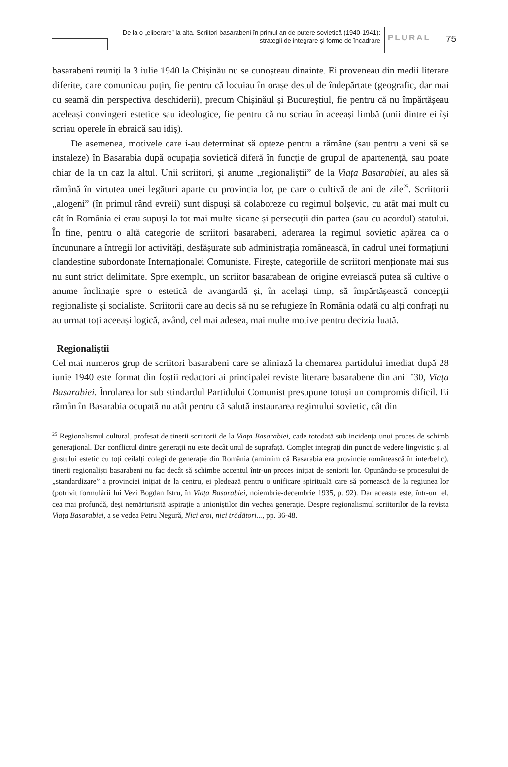De la o „eliberare” la alta. Scriitori basarabeni în primul an de putere sovietică (1940-1941):
strategii de integrare și forme de încadrare
PLURAL
75
basarabeni reuniți la 3 iulie 1940 la Chișinău nu se cunoșteau dinainte. Ei proveneau din medii literare diferite, care comunicau puțin, fie pentru că locuiau în orașe destul de îndepărtate (geografic, dar mai cu seamă din perspectiva deschiderii), precum Chișinăul și Bucureștiul, fie pentru că nu împărtășeau aceleași convingeri estetice sau ideologice, fie pentru că nu scriau în aceeași limbă (unii dintre ei își scriau operele în ebraică sau idiș).
De asemenea, motivele care i-au determinat să opteze pentru a rămâne (sau pentru a veni să se instaleze) în Basarabia după ocupația sovietică diferă în funcție de grupul de apartenență, sau poate chiar de la un caz la altul. Unii scriitori, și anume „regionaliștii” de la Viața Basarabiei, au ales să rămână în virtutea unei legături aparte cu provincia lor, pe care o cultivă de ani de zile<sup>25</sup>. Scriitorii „alogeni” (în primul rând evreii) sunt dispuși să colaboreze cu regimul bolșevic, cu atât mai mult cu cât în România ei erau supuși la tot mai multe șicane și persecuții din partea (sau cu acordul) statului. În fine, pentru o altă categorie de scriitori basarabeni, aderarea la regimul sovietic apărea ca o încununare a întregii lor activități, desfășurate sub administrația românească, în cadrul unei formațiuni clandestine subordonate Internaționalei Comuniste. Firește, categoriile de scriitori menționate mai sus nu sunt strict delimitate. Spre exemplu, un scriitor basarabean de origine evreiască putea să cultive o anume înclinație spre o estetică de avangardă și, în același timp, să împărtășească concepții regionaliste și socialiste. Scriitorii care au decis să nu se refugieze în România odată cu alți confrați nu au urmat toți aceeași logică, având, cel mai adesea, mai multe motive pentru decizia luată.
Regionaliștii
Cel mai numeros grup de scriitori basarabeni care se aliniază la chemarea partidului imediat după 28 iunie 1940 este format din foștii redactori ai principalei reviste literare basarabene din anii ’30, Viața Basarabiei. Înrolarea lor sub stindardul Partidului Comunist presupune totuși un compromis dificil. Ei rămân în Basarabia ocupată nu atât pentru că salută instaurarea regimului sovietic, cât din
<sup>25</sup> Regionalismul cultural, profesat de tinerii scriitorii de la Viața Basarabiei, cade totodată sub incidența unui proces de schimb generațional. Dar conflictul dintre generații nu este decât unul de suprafață. Complet integrați din punct de vedere lingvistic și al gustului estetic cu toți ceilalți colegi de generație din România (amintim că Basarabia era provincie românească în interbelic), tinerii regionaliști basarabeni nu fac decât să schimbe accentul într-un proces inițiat de seniorii lor. Opunându-se procesului de „standardizare” a provinciei inițiat de la centru, ei pledează pentru o unificare spirituală care să pornească de la regiunea lor (potrivit formulării lui Vezi Bogdan Istru, în Viața Basarabiei, noiembrie-decembrie 1935, p. 92). Dar aceasta este, într-un fel, cea mai profundă, deși nemărturisită aspirație a unioniștilor din vechea generație. Despre regionalismul scriitorilor de la revista Viața Basarabiei, a se vedea Petru Negură, Nici eroi, nici trădători..., pp. 36-48.